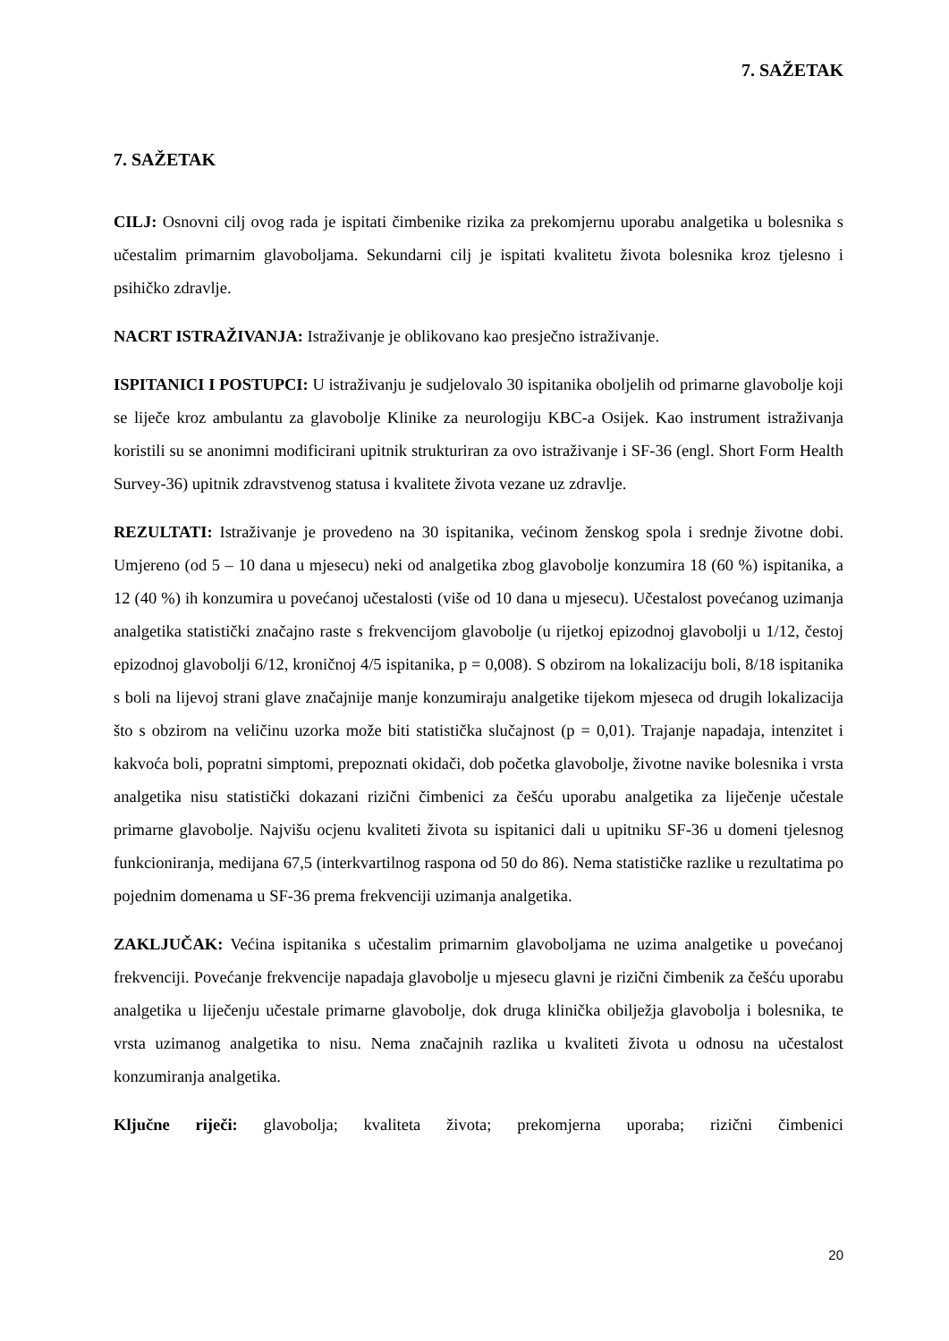7. SAŽETAK
7. SAŽETAK
CILJ: Osnovni cilj ovog rada je ispitati čimbenike rizika za prekomjernu uporabu analgetika u bolesnika s učestalim primarnim glavoboljama. Sekundarni cilj je ispitati kvalitetu života bolesnika kroz tjelesno i psihičko zdravlje.
NACRT ISTRAŽIVANJA: Istraživanje je oblikovano kao presječno istraživanje.
ISPITANICI I POSTUPCI: U istraživanju je sudjelovalo 30 ispitanika oboljelih od primarne glavobolje koji se liječe kroz ambulantu za glavobolje Klinike za neurologiju KBC-a Osijek. Kao instrument istraživanja koristili su se anonimni modificirani upitnik strukturiran za ovo istraživanje i SF-36 (engl. Short Form Health Survey-36) upitnik zdravstvenog statusa i kvalitete života vezane uz zdravlje.
REZULTATI: Istraživanje je provedeno na 30 ispitanika, većinom ženskog spola i srednje životne dobi. Umjereno (od 5 – 10 dana u mjesecu) neki od analgetika zbog glavobolje konzumira 18 (60 %) ispitanika, a 12 (40 %) ih konzumira u povećanoj učestalosti (više od 10 dana u mjesecu). Učestalost povećanog uzimanja analgetika statistički značajno raste s frekvencijom glavobolje (u rijetkoj epizodnoj glavobolji u 1/12, čestoj epizodnoj glavobolji 6/12, kroničnoj 4/5 ispitanika, p = 0,008). S obzirom na lokalizaciju boli, 8/18 ispitanika s boli na lijevoj strani glave značajnije manje konzumiraju analgetike tijekom mjeseca od drugih lokalizacija što s obzirom na veličinu uzorka može biti statistička slučajnost (p = 0,01). Trajanje napadaja, intenzitet i kakvoća boli, popratni simptomi, prepoznati okidači, dob početka glavobolje, životne navike bolesnika i vrsta analgetika nisu statistički dokazani rizični čimbenici za češću uporabu analgetika za liječenje učestale primarne glavobolje. Najvišu ocjenu kvaliteti života su ispitanici dali u upitniku SF-36 u domeni tjelesnog funkcioniranja, medijana 67,5 (interkvartilnog raspona od 50 do 86). Nema statističke razlike u rezultatima po pojednim domenama u SF-36 prema frekvenciji uzimanja analgetika.
ZAKLJUČAK: Većina ispitanika s učestalim primarnim glavoboljama ne uzima analgetike u povećanoj frekvenciji. Povećanje frekvencije napadaja glavobolje u mjesecu glavni je rizični čimbenik za češću uporabu analgetika u liječenju učestale primarne glavobolje, dok druga klinička obilježja glavobolja i bolesnika, te vrsta uzimanog analgetika to nisu. Nema značajnih razlika u kvaliteti života u odnosu na učestalost konzumiranja analgetika.
Ključne riječi: glavobolja; kvaliteta života; prekomjerna uporaba; rizični čimbenici
20